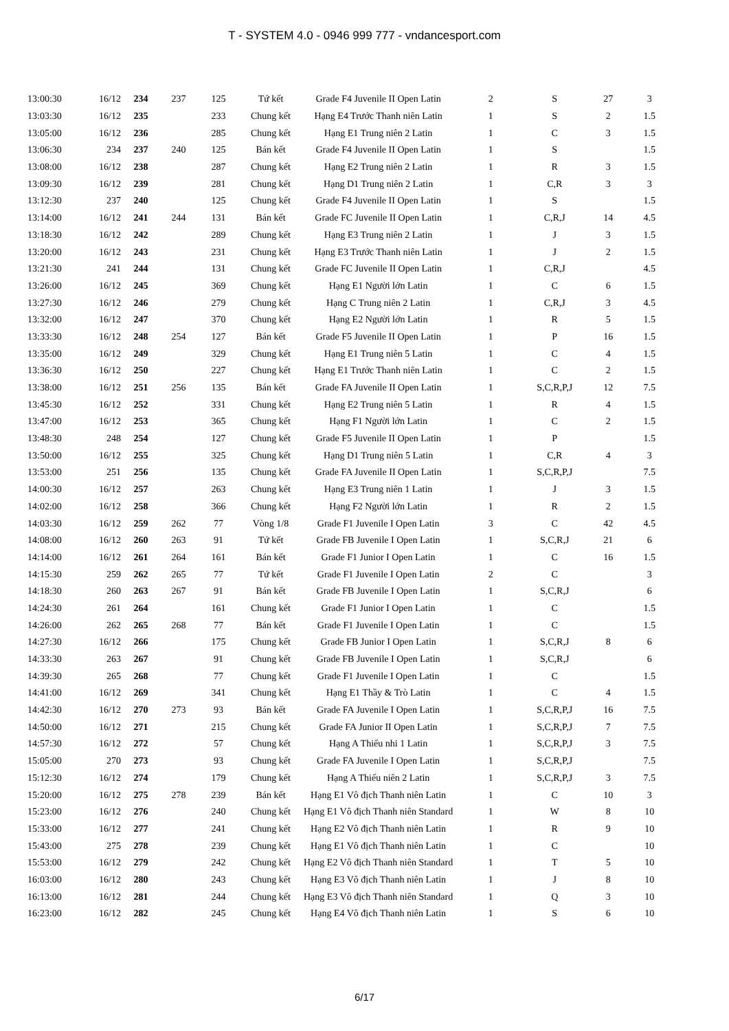T - SYSTEM 4.0 - 0946 999 777 - vndancesport.com
| 13:00:30 | 16/12 | 234 | 237 | 125 | Tứ kết | Grade F4 Juvenile II Open Latin | 2 | S | 27 | 3 |
| 13:03:30 | 16/12 | 235 | | 233 | Chung kết | Hạng E4 Trước Thanh niên Latin | 1 | S | 2 | 1.5 |
| 13:05:00 | 16/12 | 236 | | 285 | Chung kết | Hạng E1 Trung niên 2 Latin | 1 | C | 3 | 1.5 |
| 13:06:30 | 234 | 237 | 240 | 125 | Bán kết | Grade F4 Juvenile II Open Latin | 1 | S | | 1.5 |
| 13:08:00 | 16/12 | 238 | | 287 | Chung kết | Hạng E2 Trung niên 2 Latin | 1 | R | 3 | 1.5 |
| 13:09:30 | 16/12 | 239 | | 281 | Chung kết | Hạng D1 Trung niên 2 Latin | 1 | C,R | 3 | 3 |
| 13:12:30 | 237 | 240 | | 125 | Chung kết | Grade F4 Juvenile II Open Latin | 1 | S | | 1.5 |
| 13:14:00 | 16/12 | 241 | 244 | 131 | Bán kết | Grade FC Juvenile II Open Latin | 1 | C,R,J | 14 | 4.5 |
| 13:18:30 | 16/12 | 242 | | 289 | Chung kết | Hạng E3 Trung niên 2 Latin | 1 | J | 3 | 1.5 |
| 13:20:00 | 16/12 | 243 | | 231 | Chung kết | Hạng E3 Trước Thanh niên Latin | 1 | J | 2 | 1.5 |
| 13:21:30 | 241 | 244 | | 131 | Chung kết | Grade FC Juvenile II Open Latin | 1 | C,R,J | | 4.5 |
| 13:26:00 | 16/12 | 245 | | 369 | Chung kết | Hạng E1 Người lớn Latin | 1 | C | 6 | 1.5 |
| 13:27:30 | 16/12 | 246 | | 279 | Chung kết | Hạng C Trung niên 2 Latin | 1 | C,R,J | 3 | 4.5 |
| 13:32:00 | 16/12 | 247 | | 370 | Chung kết | Hạng E2 Người lớn Latin | 1 | R | 5 | 1.5 |
| 13:33:30 | 16/12 | 248 | 254 | 127 | Bán kết | Grade F5 Juvenile II Open Latin | 1 | P | 16 | 1.5 |
| 13:35:00 | 16/12 | 249 | | 329 | Chung kết | Hạng E1 Trung niên 5 Latin | 1 | C | 4 | 1.5 |
| 13:36:30 | 16/12 | 250 | | 227 | Chung kết | Hạng E1 Trước Thanh niên Latin | 1 | C | 2 | 1.5 |
| 13:38:00 | 16/12 | 251 | 256 | 135 | Bán kết | Grade FA Juvenile II Open Latin | 1 | S,C,R,P,J | 12 | 7.5 |
| 13:45:30 | 16/12 | 252 | | 331 | Chung kết | Hạng E2 Trung niên 5 Latin | 1 | R | 4 | 1.5 |
| 13:47:00 | 16/12 | 253 | | 365 | Chung kết | Hạng F1 Người lớn Latin | 1 | C | 2 | 1.5 |
| 13:48:30 | 248 | 254 | | 127 | Chung kết | Grade F5 Juvenile II Open Latin | 1 | P | | 1.5 |
| 13:50:00 | 16/12 | 255 | | 325 | Chung kết | Hạng D1 Trung niên 5 Latin | 1 | C,R | 4 | 3 |
| 13:53:00 | 251 | 256 | | 135 | Chung kết | Grade FA Juvenile II Open Latin | 1 | S,C,R,P,J | | 7.5 |
| 14:00:30 | 16/12 | 257 | | 263 | Chung kết | Hạng E3 Trung niên 1 Latin | 1 | J | 3 | 1.5 |
| 14:02:00 | 16/12 | 258 | | 366 | Chung kết | Hạng F2 Người lớn Latin | 1 | R | 2 | 1.5 |
| 14:03:30 | 16/12 | 259 | 262 | 77 | Vòng 1/8 | Grade F1 Juvenile I Open Latin | 3 | C | 42 | 4.5 |
| 14:08:00 | 16/12 | 260 | 263 | 91 | Tứ kết | Grade FB Juvenile I Open Latin | 1 | S,C,R,J | 21 | 6 |
| 14:14:00 | 16/12 | 261 | 264 | 161 | Bán kết | Grade F1 Junior I Open Latin | 1 | C | 16 | 1.5 |
| 14:15:30 | 259 | 262 | 265 | 77 | Tứ kết | Grade F1 Juvenile I Open Latin | 2 | C | | 3 |
| 14:18:30 | 260 | 263 | 267 | 91 | Bán kết | Grade FB Juvenile I Open Latin | 1 | S,C,R,J | | 6 |
| 14:24:30 | 261 | 264 | | 161 | Chung kết | Grade F1 Junior I Open Latin | 1 | C | | 1.5 |
| 14:26:00 | 262 | 265 | 268 | 77 | Bán kết | Grade F1 Juvenile I Open Latin | 1 | C | | 1.5 |
| 14:27:30 | 16/12 | 266 | | 175 | Chung kết | Grade FB Junior I Open Latin | 1 | S,C,R,J | 8 | 6 |
| 14:33:30 | 263 | 267 | | 91 | Chung kết | Grade FB Juvenile I Open Latin | 1 | S,C,R,J | | 6 |
| 14:39:30 | 265 | 268 | | 77 | Chung kết | Grade F1 Juvenile I Open Latin | 1 | C | | 1.5 |
| 14:41:00 | 16/12 | 269 | | 341 | Chung kết | Hạng E1 Thầy & Trò Latin | 1 | C | 4 | 1.5 |
| 14:42:30 | 16/12 | 270 | 273 | 93 | Bán kết | Grade FA Juvenile I Open Latin | 1 | S,C,R,P,J | 16 | 7.5 |
| 14:50:00 | 16/12 | 271 | | 215 | Chung kết | Grade FA Junior II Open Latin | 1 | S,C,R,P,J | 7 | 7.5 |
| 14:57:30 | 16/12 | 272 | | 57 | Chung kết | Hạng A Thiếu nhi 1 Latin | 1 | S,C,R,P,J | 3 | 7.5 |
| 15:05:00 | 270 | 273 | | 93 | Chung kết | Grade FA Juvenile I Open Latin | 1 | S,C,R,P,J | | 7.5 |
| 15:12:30 | 16/12 | 274 | | 179 | Chung kết | Hạng A Thiếu niên 2 Latin | 1 | S,C,R,P,J | 3 | 7.5 |
| 15:20:00 | 16/12 | 275 | 278 | 239 | Bán kết | Hạng E1 Vô địch Thanh niên Latin | 1 | C | 10 | 3 |
| 15:23:00 | 16/12 | 276 | | 240 | Chung kết | Hạng E1 Vô địch Thanh niên Standard | 1 | W | 8 | 10 |
| 15:33:00 | 16/12 | 277 | | 241 | Chung kết | Hạng E2 Vô địch Thanh niên Latin | 1 | R | 9 | 10 |
| 15:43:00 | 275 | 278 | | 239 | Chung kết | Hạng E1 Vô địch Thanh niên Latin | 1 | C | | 10 |
| 15:53:00 | 16/12 | 279 | | 242 | Chung kết | Hạng E2 Vô địch Thanh niên Standard | 1 | T | 5 | 10 |
| 16:03:00 | 16/12 | 280 | | 243 | Chung kết | Hạng E3 Vô địch Thanh niên Latin | 1 | J | 8 | 10 |
| 16:13:00 | 16/12 | 281 | | 244 | Chung kết | Hạng E3 Vô địch Thanh niên Standard | 1 | Q | 3 | 10 |
| 16:23:00 | 16/12 | 282 | | 245 | Chung kết | Hạng E4 Vô địch Thanh niên Latin | 1 | S | 6 | 10 |
6/17